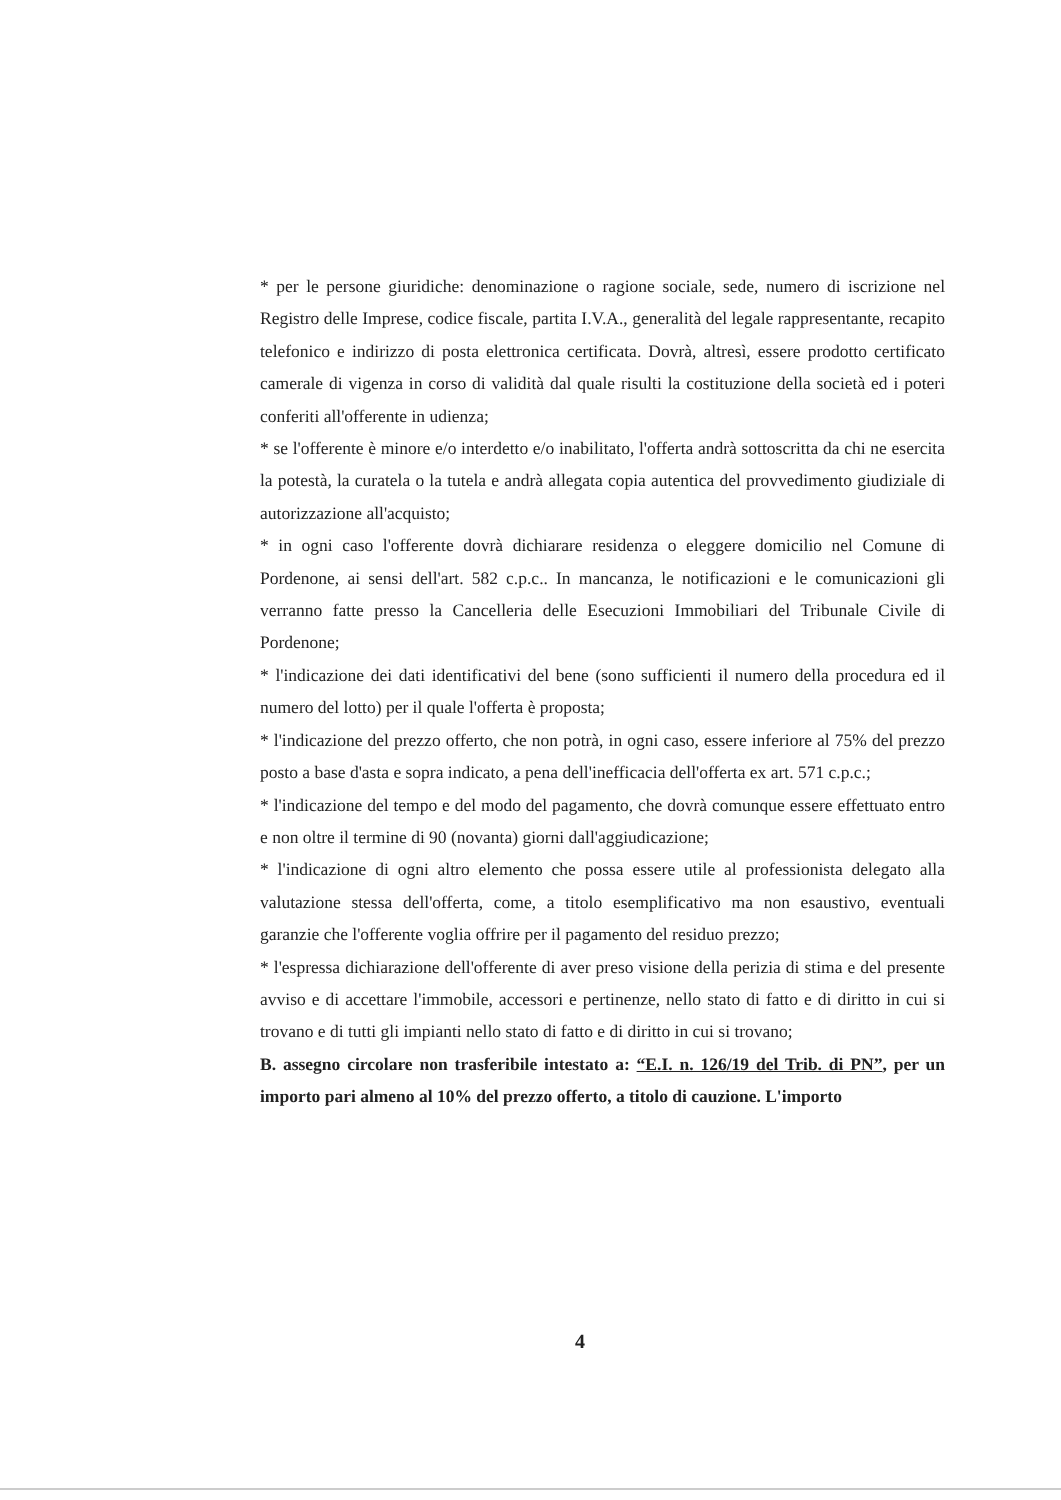* per le persone giuridiche: denominazione o ragione sociale, sede, numero di iscrizione nel Registro delle Imprese, codice fiscale, partita I.V.A., generalità del legale rappresentante, recapito telefonico e indirizzo di posta elettronica certificata. Dovrà, altresì, essere prodotto certificato camerale di vigenza in corso di validità dal quale risulti la costituzione della società ed i poteri conferiti all'offerente in udienza;
* se l'offerente è minore e/o interdetto e/o inabilitato, l'offerta andrà sottoscritta da chi ne esercita la potestà, la curatela o la tutela e andrà allegata copia autentica del provvedimento giudiziale di autorizzazione all'acquisto;
* in ogni caso l'offerente dovrà dichiarare residenza o eleggere domicilio nel Comune di Pordenone, ai sensi dell'art. 582 c.p.c.. In mancanza, le notificazioni e le comunicazioni gli verranno fatte presso la Cancelleria delle Esecuzioni Immobiliari del Tribunale Civile di Pordenone;
* l'indicazione dei dati identificativi del bene (sono sufficienti il numero della procedura ed il numero del lotto) per il quale l'offerta è proposta;
* l'indicazione del prezzo offerto, che non potrà, in ogni caso, essere inferiore al 75% del prezzo posto a base d'asta e sopra indicato, a pena dell'inefficacia dell'offerta ex art. 571 c.p.c.;
* l'indicazione del tempo e del modo del pagamento, che dovrà comunque essere effettuato entro e non oltre il termine di 90 (novanta) giorni dall'aggiudicazione;
* l'indicazione di ogni altro elemento che possa essere utile al professionista delegato alla valutazione stessa dell'offerta, come, a titolo esemplificativo ma non esaustivo, eventuali garanzie che l'offerente voglia offrire per il pagamento del residuo prezzo;
* l'espressa dichiarazione dell'offerente di aver preso visione della perizia di stima e del presente avviso e di accettare l'immobile, accessori e pertinenze, nello stato di fatto e di diritto in cui si trovano e di tutti gli impianti nello stato di fatto e di diritto in cui si trovano;
B. assegno circolare non trasferibile intestato a: “E.I. n. 126/19 del Trib. di PN”, per un importo pari almeno al 10% del prezzo offerto, a titolo di cauzione. L'importo
4